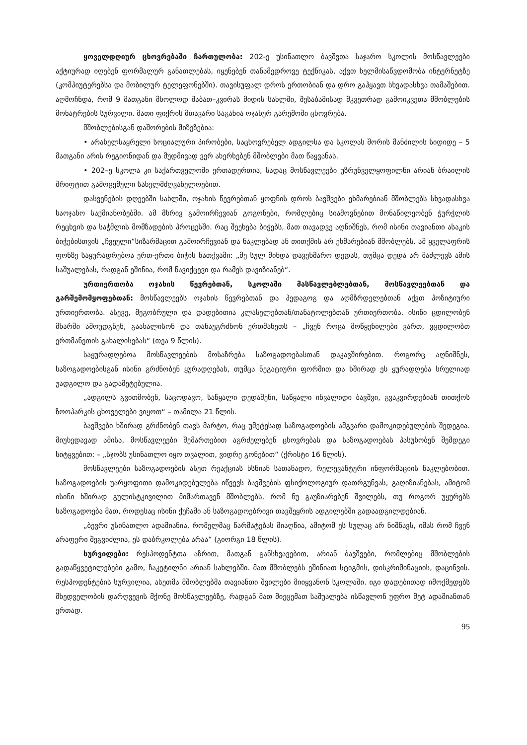ყოველდღიურ ცხოვრებაში ჩართულობა: 202-ე უსინათლო ბავშვთა საჯარო სკოლის მოსწავლეები აქტიურად იღებენ ფორმალურ განათლებას, იყენებენ თანამედროვე ტექნიკას, აქვთ ხელმისაწვდომობა ინტერნეტზე (კომპიუტერებსა და მობილურ ტელეფონებში). თავისუფალ დროს ერთობიან და დრო გაჰყავთ სხვადასხვა თამაშებით. აღმოჩნდა, რომ 9 მათგანი მხოლოდ შაბათ–კვირას მიდის სახლში, შესაბამისად მკვეთრად გამოიკვეთა მშობლების მონატრების სურვილი. მათი ფიქრის მთავარი საგანია ოჯახურ გარემოში ცხოვრება.
მშობლებისგან დაშორების მიზეზებია:
• არახელსაყრელი სოციალური პირობები, საცხოვრებელ ადგილსა და სკოლას შორის მანძილის სიდიდე – 5 მათგანი არის რეგიონიდან და მუდმივად ვერ ახერხებენ მშობლები მათ წაყვანას.
• 202–ე სკოლა კი საქართველოში ერთადერთია, სადაც მოსწავლეები უზრუნველყოფილნი არიან ბრაილის შრიფტით გამოცემული სახელმძღვანელოებით.
დასვენების დღეებში სახლში, ოჯახის წევრებთან ყოფნის დროს ბავშვები ეხმარებიან მშობლებს სხვადასხვა საოჯახო საქმიანობებში. ამ მხრივ გამოირჩევიან გოგონები, რომლებიც სიამოვნებით მონაწილეობენ ჭურჭლის რეცხვის და საჭმლის მომზადების პროცესში. რაც შეეხება ბიჭებს, მათ თავადვე აღნიშნეს, რომ ისინი თავიანთი ასაკის ბიჭებისთვის „ჩვეული“სიზარმაცით გამოირჩევიან და ნაკლებად ან თითქმის არ ეხმარებიან მშობლებს. ამ ყველაფრის ფონზე საყურადრებოა ერთ-ერთი ბიჭის ნათქვამი: „მე სულ მინდა დავეხმარო დედას, თუმცა დედა არ მაძლევს ამის საშუალებას, რადგან ეშინია, რომ წავიქცევი და რამეს დავიზიანებ“.
ურთიერთობა ოჯახის წევრებთან, სკოლაში მასწავლებლებთან, მოსწავლეებთან და გარშემომყოფებთან: მოსწავლეებს ოჯახის წევრებთან და პედაგოგ და აღმზრდელებთან აქვთ პოზიტიური ურთიერთობა. ასევე, მეგობრული და დადებითია კლასელებთან/თანატოლებთან ურთიერთობა. ისინი ცდილობენ მხარში ამოუდგნენ, გაახალისონ და თანაუგრძნონ ერთმანეთს – „ჩვენ როცა მოწყენილები ვართ, ვცდილობთ ერთმანეთის გახალისებას“ (თეა 9 წლის).
საყურადღებოა მოსწავლეების მოსაზრება საზოგადოებასთან დაკავშირებით. როგორც აღნიშნეს, საზოგადოებისგან ისინი გრძნობენ ყურადღებას, თუმცა ნეგატიური ფორმით და ხშირად ეს ყურადღება სრულიად უადგილო და გადამეტებულია.
„ადგილს გვითმობენ, საცოდავო, საწყალი დედაშენი, საწყალი ინვალიდი ბავშვი, გვაკვირდებიან თითქოს ზოოპარკის ცხოველები ვიყოთ“ – თამილა 21 წლის.
ბავშვები ხშირად გრძნობენ თავს მარტო, რაც უმეტესად საზოგადოების ამგვარი დამოკიდებულების შედეგია. მიუხედავად ამისა, მოსწავლეები შემართებით აგრძელებენ ცხოვრებას და საზოგადოებას პასუხობენ შემდეგი სიტყვებით: – „სჯობს უსინათლო იყო თვალით, ვიდრე გონებით“ (ქრისტი 16 წლის).
მოსწავლეები საზოგადოების ასეთ რეაქციას ხსნიან სათანადო, რელევანტური ინფორმაციის ნაკლებობით. საზოგადოების უარყოფითი დამოკიდებულება იწვევს ბავშვების ფსიქოლოგიურ დათრგუნვას, გაღიზიანებას, ამიტომ ისინი ხშირად გულისტკივილით მიმართავენ მშობლებს, რომ ნუ გაუზიარებენ შვილებს, თუ როგორ უყურებს საზოგადოება მათ, როდესაც ისინი ქუჩაში ან საზოგადოებრივი თავშეყრის ადგილებში გადაადგილდებიან.
„ბევრი უსინათლო ადამიანია, რომელმაც წარმატებას მიაღწია, ამიტომ ეს სულაც არ ნიშნავს, იმას რომ ჩვენ არაფერი შეგვიძლია, ეს დაბრკოლება არაა“ (გიორგი 18 წლის).
სურვილები: რესპოდენტთა აზრით, მათგან განსხვავებით, არიან ბავშვები, რომლებიც მშობლების გადაწყვეტილებები გამო, ჩაკეტილნი არიან სახლებში. მათ მშობლებს ეშინიათ სტიგმის, დისკრიმინაციის, დაცინვის. რესპოდენტების სურვილია, ასეთმა მშობლებმა თავიანთი შვილები მიიყვანონ სკოლაში. იგი დადებითად იმოქმედებს მხედველობის დარღვევის მქონე მოსწავლეებზე, რადგან მათ მიეცემათ საშუალება ისწავლონ უფრო მეტ ადამიანთან ერთად.
95